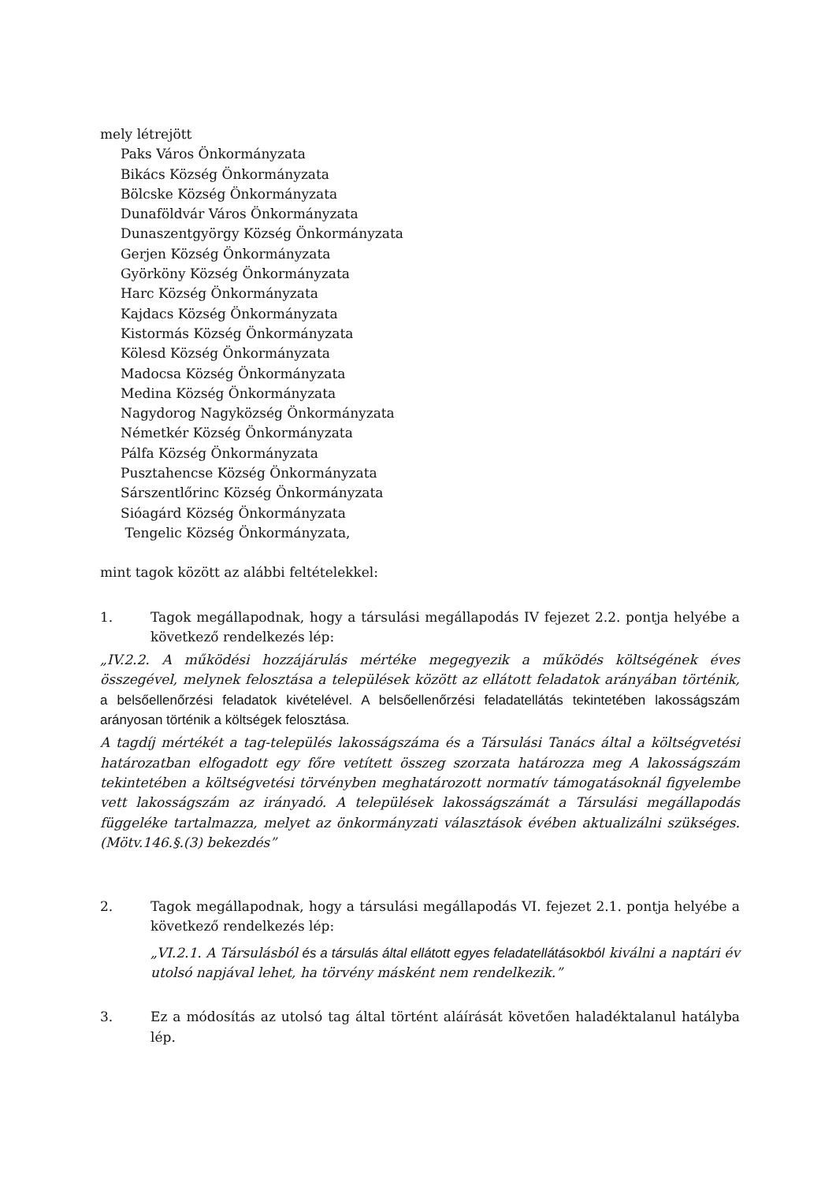mely létrejött
Paks Város Önkormányzata
Bikács Község Önkormányzata
Bölcske Község Önkormányzata
Dunaföldvár Város Önkormányzata
Dunaszentgyörgy Község Önkormányzata
Gerjen Község Önkormányzata
Györköny Község Önkormányzata
Harc Község Önkormányzata
Kajdacs Község Önkormányzata
Kistormás Község Önkormányzata
Kölesd Község Önkormányzata
Madocsa Község Önkormányzata
Medina Község Önkormányzata
Nagydorog Nagyközség Önkormányzata
Németkér Község Önkormányzata
Pálfa Község Önkormányzata
Pusztahencse Község Önkormányzata
Sárszentlőrinc Község Önkormányzata
Sióagárd Község Önkormányzata
Tengelic Község Önkormányzata,
mint tagok között az alábbi feltételekkel:
1. Tagok megállapodnak, hogy a társulási megállapodás IV fejezet 2.2. pontja helyébe a következő rendelkezés lép:
„IV.2.2. A működési hozzájárulás mértéke megegyezik a működés költségének éves összegével, melynek felosztása a települések között az ellátott feladatok arányában történik, a belsőellenőrzési feladatok kivételével. A belsőellenőrzési feladatellátás tekintetében lakosságszám arányosan történik a költségek felosztása.
A tagdíj mértékét a tag-település lakosságszáma és a Társulási Tanács által a költségvetési határozatban elfogadott egy főre vetített összeg szorzata határozza meg A lakosságszám tekintetében a költségvetési törvényben meghatározott normatív támogatásoknál figyelembe vett lakosságszám az irányadó. A települések lakosságszámát a Társulási megállapodás függeléke tartalmazza, melyet az önkormányzati választások évében aktualizálni szükséges. (Mötv.146.§.(3) bekezdés”
2. Tagok megállapodnak, hogy a társulási megállapodás VI. fejezet 2.1. pontja helyébe a következő rendelkezés lép:
„VI.2.1. A Társulásból és a társulás által ellátott egyes feladatellátásokból kiválni a naptári év utolsó napjával lehet, ha törvény másként nem rendelkezik.”
3. Ez a módosítás az utolsó tag által történt aláírását követően haladéktalanul hatályba lép.